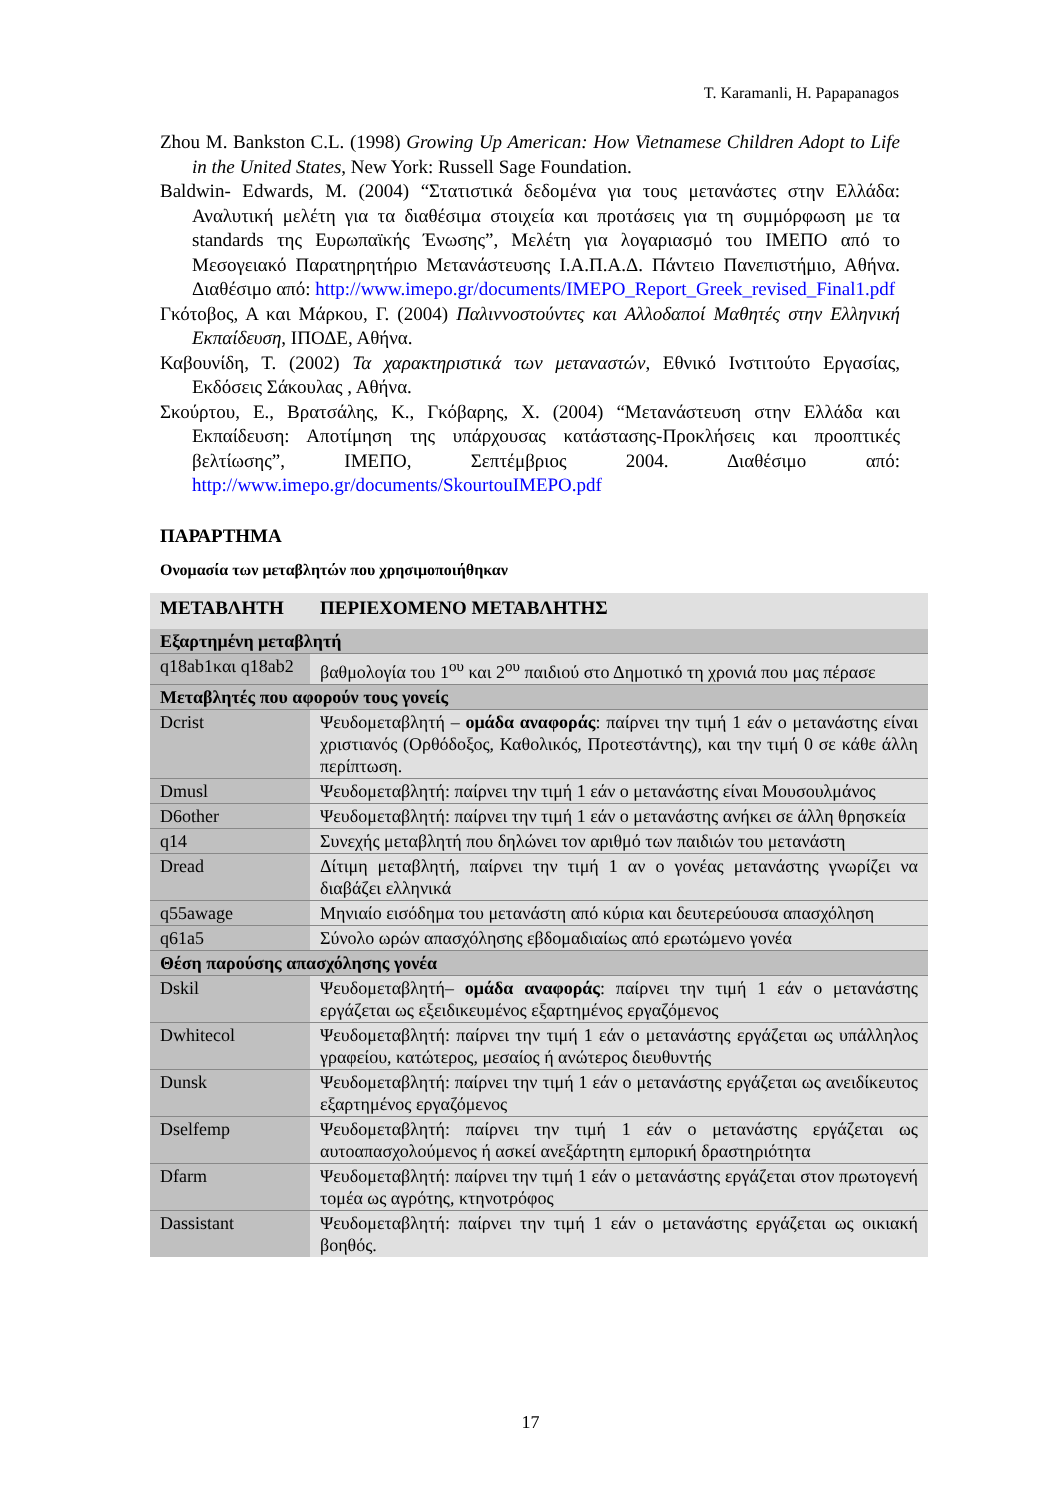T. Karamanli, H. Papapanagos
Zhou M. Bankston C.L. (1998) Growing Up American: How Vietnamese Children Adopt to Life in the United States, New York: Russell Sage Foundation.
Baldwin- Edwards, M. (2004) “Στατιστικά δεδομένα για τους μετανάστες στην Ελλάδα: Αναλυτική μελέτη για τα διαθέσιμα στοιχεία και προτάσεις για τη συμμόρφωση με τα standards της Ευρωπαϊκής Ένωσης”, Μελέτη για λογαριασμό του ΙΜΕΠΟ από το Μεσογειακό Παρατηρητήριο Μετανάστευσης Ι.Α.Π.Α.Δ. Πάντειο Πανεπιστήμιο, Αθήνα. Διαθέσιμο από: http://www.imepo.gr/documents/IMEPO_Report_Greek_revised_Final1.pdf
Γκότοβος, Α και Μάρκου, Γ. (2004) Παλιννοστούντες και Αλλοδαποί Μαθητές στην Ελληνική Εκπαίδευση, ΙΠΟΔΕ, Αθήνα.
Καβουνίδη, Τ. (2002) Τα χαρακτηριστικά των μεταναστών, Εθνικό Ινστιτούτο Εργασίας, Εκδόσεις Σάκουλας , Αθήνα.
Σκούρτου, Ε., Βρατσάλης, Κ., Γκόβαρης, Χ. (2004) “Μετανάστευση στην Ελλάδα και Εκπαίδευση: Αποτίμηση της υπάρχουσας κατάστασης-Προκλήσεις και προοπτικές βελτίωσης”, ΙΜΕΠΟ, Σεπτέμβριος 2004. Διαθέσιμο από: http://www.imepo.gr/documents/SkourtouIMEPO.pdf
ΠΑΡΑΡΤΗΜΑ
Ονομασία των μεταβλητών που χρησιμοποιήθηκαν
| ΜΕΤΑΒΛΗΤΗ | ΠΕΡΙΕΧΟΜΕΝΟ ΜΕΤΑΒΛΗΤΗΣ |
| --- | --- |
| Εξαρτημένη μεταβλητή | |
| q18ab1και q18ab2 | βαθμολογία του 1<sup>ου</sup> και 2<sup>ου</sup> παιδιού στο Δημοτικό τη χρονιά που μας πέρασε |
| Μεταβλητές που αφορούν τους γονείς | |
| Dcrist | Ψευδομεταβλητή – ομάδα αναφοράς : παίρνει την τιμή 1 εάν ο μετανάστης είναι χριστιανός (Ορθόδοξος, Καθολικός, Προτεστάντης), και την τιμή 0 σε κάθε άλλη περίπτωση. |
| Dmusl | Ψευδομεταβλητή: παίρνει την τιμή 1 εάν ο μετανάστης είναι Μουσουλμάνος |
| D6other | Ψευδομεταβλητή: παίρνει την τιμή 1 εάν ο μετανάστης ανήκει σε άλλη θρησκεία |
| q14 | Συνεχής μεταβλητή που δηλώνει τον αριθμό των παιδιών του μετανάστη |
| Dread | Δίτιμη μεταβλητή, παίρνει την τιμή 1 αν ο γονέας μετανάστης γνωρίζει να διαβάζει ελληνικά |
| q55awage | Μηνιαίο εισόδημα του μετανάστη από κύρια και δευτερεύουσα απασχόληση |
| q61a5 | Σύνολο ωρών απασχόλησης εβδομαδιαίως από ερωτώμενο γονέα |
| Θέση παρούσης απασχόλησης γονέα | |
| Dskil | Ψευδομεταβλητή– ομάδα αναφοράς : παίρνει την τιμή 1 εάν ο μετανάστης εργάζεται ως εξειδικευμένος εξαρτημένος εργαζόμενος |
| Dwhitecol | Ψευδομεταβλητή: παίρνει την τιμή 1 εάν ο μετανάστης εργάζεται ως υπάλληλος γραφείου, κατώτερος, μεσαίος ή ανώτερος διευθυντής |
| Dunsk | Ψευδομεταβλητή: παίρνει την τιμή 1 εάν ο μετανάστης εργάζεται ως ανειδίκευτος εξαρτημένος εργαζόμενος |
| Dselfemp | Ψευδομεταβλητή: παίρνει την τιμή 1 εάν ο μετανάστης εργάζεται ως αυτοαπασχολούμενος ή ασκεί ανεξάρτητη εμπορική δραστηριότητα |
| Dfarm | Ψευδομεταβλητή: παίρνει την τιμή 1 εάν ο μετανάστης εργάζεται στον πρωτογενή τομέα ως αγρότης, κτηνοτρόφος |
| Dassistant | Ψευδομεταβλητή: παίρνει την τιμή 1 εάν ο μετανάστης εργάζεται ως οικιακή βοηθός. |
17